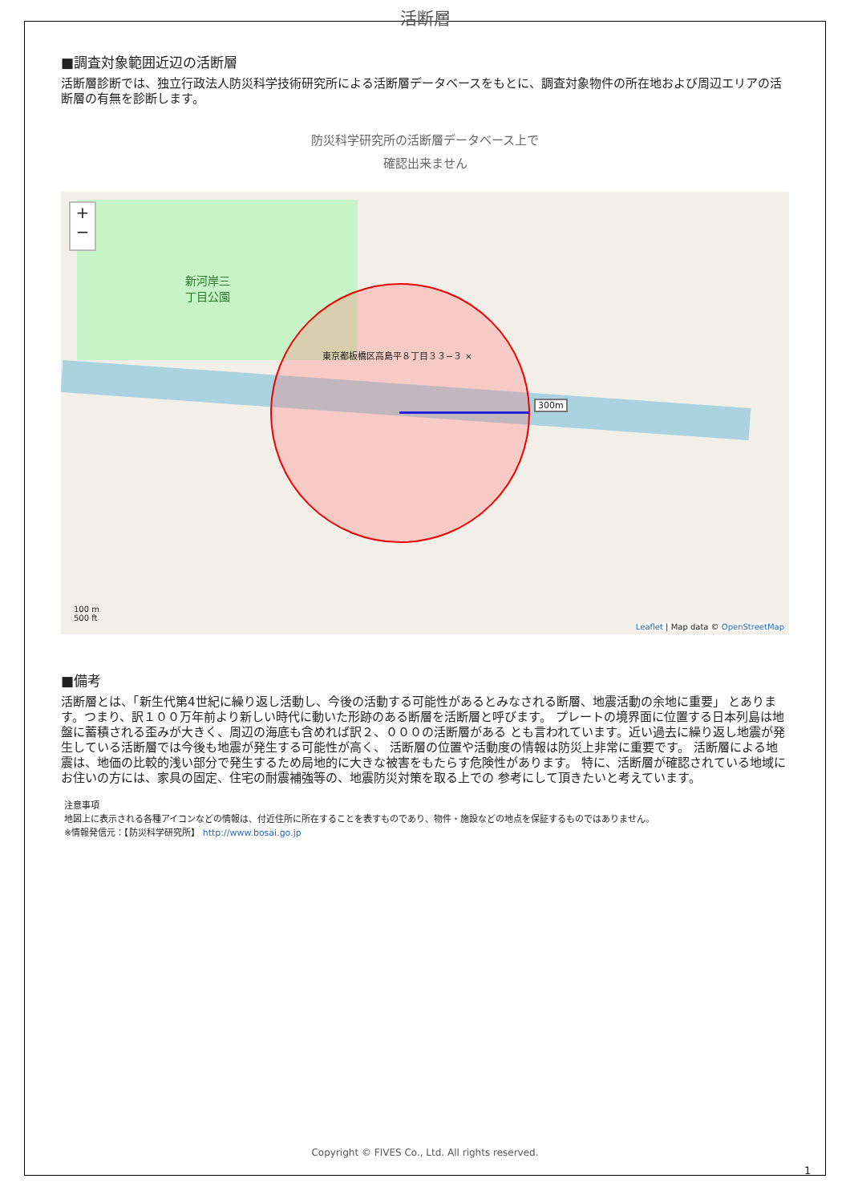活断層
■調査対象範囲近辺の活断層
活断層診断では、独立行政法人防災科学技術研究所による活断層データベースをもとに、調査対象物件の所在地および周辺エリアの活断層の有無を診断します。
防災科学研究所の活断層データベース上で
確認出来ません
+
−
新河岸三
丁目公園
東京都板橋区高島平８丁目３３−３ ×
300m
100 m
500 ft
Leaflet | Map data © OpenStreetMap
■備考
活断層とは、「新生代第4世紀に繰り返し活動し、今後の活動する可能性があるとみなされる断層、地震活動の余地に重要」 とあります。つまり、訳１００万年前より新しい時代に動いた形跡のある断層を活断層と呼びます。 プレートの境界面に位置する日本列島は地盤に蓄積される歪みが大きく、周辺の海底も含めれば訳２、０００の活断層がある とも言われています。近い過去に繰り返し地震が発生している活断層では今後も地震が発生する可能性が高く、 活断層の位置や活動度の情報は防災上非常に重要です。 活断層による地震は、地価の比較的浅い部分で発生するため局地的に大きな被害をもたらす危険性があります。 特に、活断層が確認されている地域にお住いの方には、家具の固定、住宅の耐震補強等の、地震防災対策を取る上での 参考にして頂きたいと考えています。
注意事項
地図上に表示される各種アイコンなどの情報は、付近住所に所在することを表すものであり、物件・施設などの地点を保証するものではありません。
※情報発信元：【防災科学研究所】 http://www.bosai.go.jp
Copyright © FIVES Co., Ltd. All rights reserved.
1